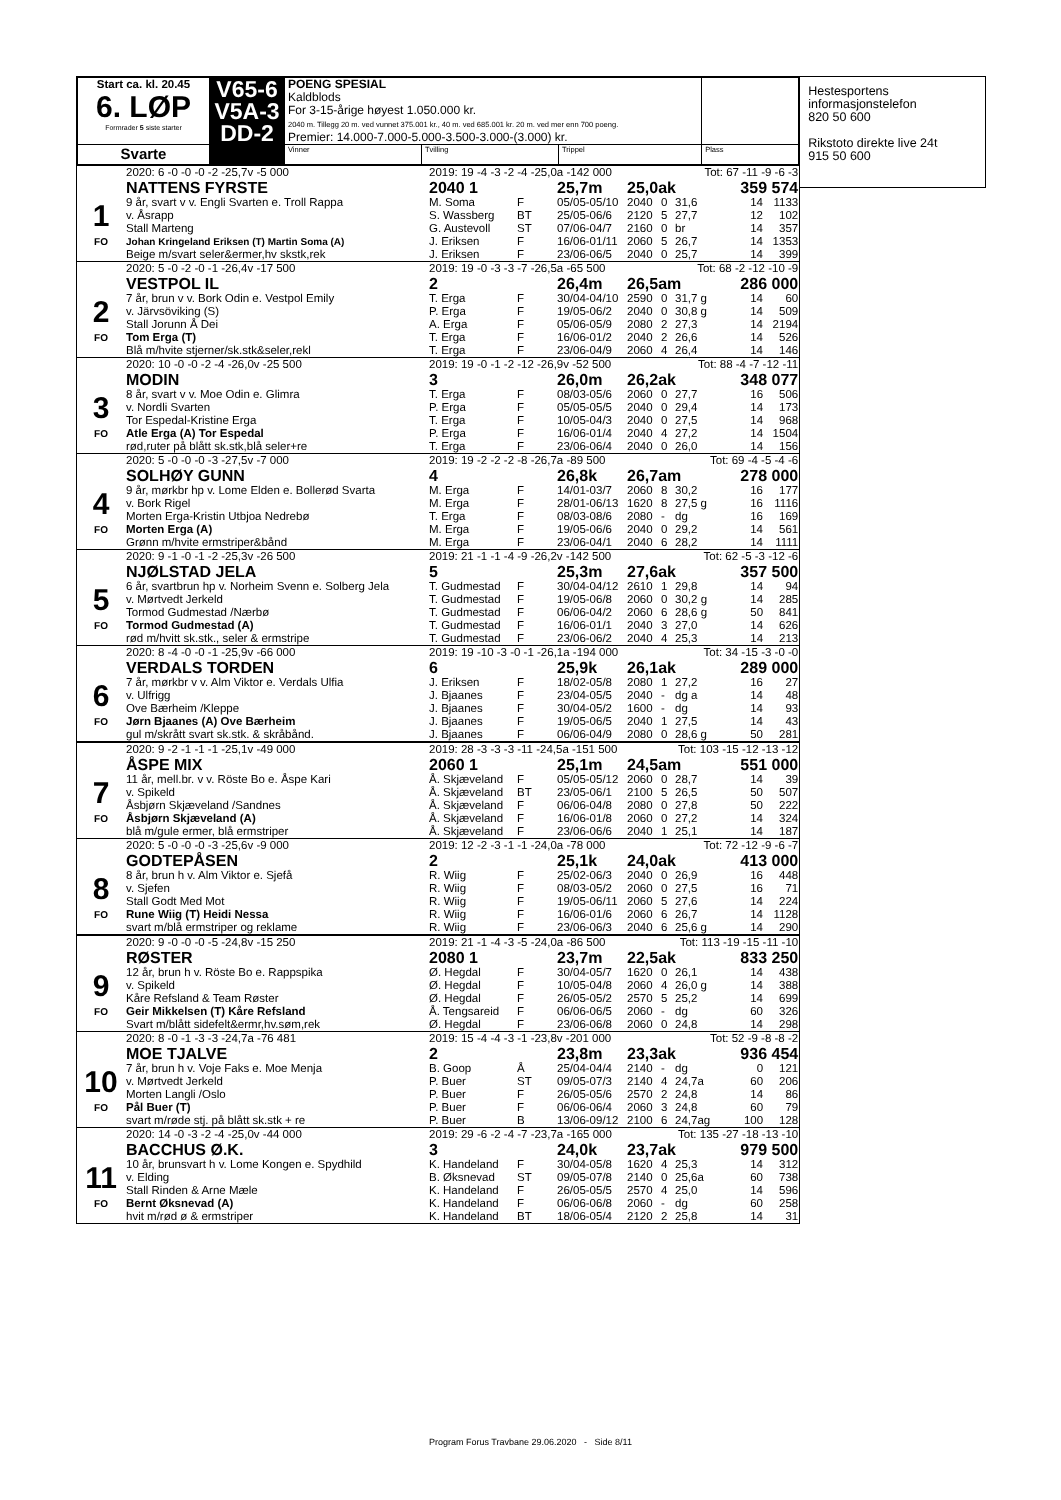| Start ca. kl. 20.45 6. LØP Formrader 5 siste starter | V65-6 V5A-3 DD-2 | POENG SPESIAL Kaldblods For 3-15-årige høyest 1.050.000 kr. 2040 m. Tillegg 20 m. ved vunnet 375.001 kr., 40 m. ved 685.001 kr. 20 m. ved mer enn 700 poeng. Premier: 14.000-7.000-5.000-3.500-3.000-(3.000) kr. | | | |
| Svarte | | Vinner | Tvilling | Trippel | Plass |
| | 2020: 6 -0 -0 -0 -2 -25,7v -5 000 | 2019: 19 -4 -3 -2 -4 -25,0a -142 000 | | | | | Tot: 67 -11 -9 -6 -3 | | |
| | NATTENS FYRSTE | 2040 1 | | 25,7m | 25,0ak | | | 359 574 | |
| 1 | 9 år, svart v v. Engli Svarten e. Troll Rappa | M. Soma | F | 05/05-05/10 | 2040 | 0 | 31,6 | 14 | 1133 |
| | v. Åsrapp | S. Wassberg | BT | 25/05-06/6 | 2120 | 5 | 27,7 | 12 | 102 |
| | Stall Marteng | G. Austevoll | ST | 07/06-04/7 | 2160 | 0 | br | 14 | 357 |
| FO | Johan Kringeland Eriksen (T) Martin Soma (A) | J. Eriksen | F | 16/06-01/11 | 2060 | 5 | 26,7 | 14 | 1353 |
| | Beige m/svart seler&ermer,hv skstk,rek | J. Eriksen | F | 23/06-06/5 | 2040 | 0 | 25,7 | 14 | 399 |
| | 2020: 5 -0 -2 -0 -1 -26,4v -17 500 | 2019: 19 -0 -3 -3 -7 -26,5a -65 500 | | | | | Tot: 68 -2 -12 -10 -9 | | |
| | VESTPOL IL | 2 | | 26,4m | 26,5am | | | 286 000 | |
| 2 | 7 år, brun v v. Bork Odin e. Vestpol Emily | T. Erga | F | 30/04-04/10 | 2590 | 0 | 31,7 g | 14 | 60 |
| | v. Järvsöviking (S) | P. Erga | F | 19/05-06/2 | 2040 | 0 | 30,8 g | 14 | 509 |
| | Stall Jorunn Å Dei | A. Erga | F | 05/06-05/9 | 2080 | 2 | 27,3 | 14 | 2194 |
| FO | Tom Erga (T) | T. Erga | F | 16/06-01/2 | 2040 | 2 | 26,6 | 14 | 526 |
| | Blå m/hvite stjerner/sk.stk&seler,rekl | T. Erga | F | 23/06-04/9 | 2060 | 4 | 26,4 | 14 | 146 |
| | 2020: 10 -0 -0 -2 -4 -26,0v -25 500 | 2019: 19 -0 -1 -2 -12 -26,9v -52 500 | | | | | Tot: 88 -4 -7 -12 -11 | | |
| | MODIN | 3 | | 26,0m | 26,2ak | | | 348 077 | |
| 3 | 8 år, svart v v. Moe Odin e. Glimra | T. Erga | F | 08/03-05/6 | 2060 | 0 | 27,7 | 16 | 506 |
| | v. Nordli Svarten | P. Erga | F | 05/05-05/5 | 2040 | 0 | 29,4 | 14 | 173 |
| | Tor Espedal-Kristine Erga | T. Erga | F | 10/05-04/3 | 2040 | 0 | 27,5 | 14 | 968 |
| FO | Atle Erga (A) Tor Espedal | P. Erga | F | 16/06-01/4 | 2040 | 4 | 27,2 | 14 | 1504 |
| | rød,ruter på blått sk.stk,blå seler+re | T. Erga | F | 23/06-06/4 | 2040 | 0 | 26,0 | 14 | 156 |
| | 2020: 5 -0 -0 -0 -3 -27,5v -7 000 | 2019: 19 -2 -2 -2 -8 -26,7a -89 500 | | | | | Tot: 69 -4 -5 -4 -6 | | |
| | SOLHØY GUNN | 4 | | 26,8k | 26,7am | | | 278 000 | |
| 4 | 9 år, mørkbr hp v. Lome Elden e. Bollerød Svarta | M. Erga | F | 14/01-03/7 | 2060 | 8 | 30,2 | 16 | 177 |
| | v. Bork Rigel | M. Erga | F | 28/01-06/13 | 1620 | 8 | 27,5 g | 16 | 1116 |
| | Morten Erga-Kristin Utbjoa Nedrebø | T. Erga | F | 08/03-08/6 | 2080 | - | dg | 16 | 169 |
| FO | Morten Erga (A) | M. Erga | F | 19/05-06/6 | 2040 | 0 | 29,2 | 14 | 561 |
| | Grønn m/hvite ermstriper&bånd | M. Erga | F | 23/06-04/1 | 2040 | 6 | 28,2 | 14 | 1111 |
| | 2020: 9 -1 -0 -1 -2 -25,3v -26 500 | 2019: 21 -1 -1 -4 -9 -26,2v -142 500 | | | | | Tot: 62 -5 -3 -12 -6 | | |
| | NJØLSTAD JELA | 5 | | 25,3m | 27,6ak | | | 357 500 | |
| 5 | 6 år, svartbrun hp v. Norheim Svenn e. Solberg Jela | T. Gudmestad | F | 30/04-04/12 | 2610 | 1 | 29,8 | 14 | 94 |
| | v. Mørtvedt Jerkeld | T. Gudmestad | F | 19/05-06/8 | 2060 | 0 | 30,2 g | 14 | 285 |
| | Tormod Gudmestad /Nærbø | T. Gudmestad | F | 06/06-04/2 | 2060 | 6 | 28,6 g | 50 | 841 |
| FO | Tormod Gudmestad (A) | T. Gudmestad | F | 16/06-01/1 | 2040 | 3 | 27,0 | 14 | 626 |
| | rød m/hvitt sk.stk., seler & ermstripe | T. Gudmestad | F | 23/06-06/2 | 2040 | 4 | 25,3 | 14 | 213 |
| | 2020: 8 -4 -0 -0 -1 -25,9v -66 000 | 2019: 19 -10 -3 -0 -1 -26,1a -194 000 | | | | | Tot: 34 -15 -3 -0 -0 | | |
| | VERDALS TORDEN | 6 | | 25,9k | 26,1ak | | | 289 000 | |
| 6 | 7 år, mørkbr v v. Alm Viktor e. Verdals Ulfia | J. Eriksen | F | 18/02-05/8 | 2080 | 1 | 27,2 | 16 | 27 |
| | v. Ulfrigg | J. Bjaanes | F | 23/04-05/5 | 2040 | - | dg a | 14 | 48 |
| | Ove Bærheim /Kleppe | J. Bjaanes | F | 30/04-05/2 | 1600 | - | dg | 14 | 93 |
| FO | Jørn Bjaanes (A) Ove Bærheim | J. Bjaanes | F | 19/05-06/5 | 2040 | 1 | 27,5 | 14 | 43 |
| | gul m/skrått svart sk.stk. & skråbånd. | J. Bjaanes | F | 06/06-04/9 | 2080 | 0 | 28,6 g | 50 | 281 |
| | 2020: 9 -2 -1 -1 -1 -25,1v -49 000 | 2019: 28 -3 -3 -3 -11 -24,5a -151 500 | | | | | Tot: 103 -15 -12 -13 -12 | | |
| | ÅSPE MIX | 2060 1 | | 25,1m | 24,5am | | | 551 000 | |
| 7 | 11 år, mell.br. v v. Röste Bo e. Åspe Kari | Å. Skjæveland | F | 05/05-05/12 | 2060 | 0 | 28,7 | 14 | 39 |
| | v. Spikeld | Å. Skjæveland | BT | 23/05-06/1 | 2100 | 5 | 26,5 | 50 | 507 |
| | Åsbjørn Skjæveland /Sandnes | Å. Skjæveland | F | 06/06-04/8 | 2080 | 0 | 27,8 | 50 | 222 |
| FO | Åsbjørn Skjæveland (A) | Å. Skjæveland | F | 16/06-01/8 | 2060 | 0 | 27,2 | 14 | 324 |
| | blå m/gule ermer, blå ermstriper | Å. Skjæveland | F | 23/06-06/6 | 2040 | 1 | 25,1 | 14 | 187 |
| | 2020: 5 -0 -0 -0 -3 -25,6v -9 000 | 2019: 12 -2 -3 -1 -1 -24,0a -78 000 | | | | | Tot: 72 -12 -9 -6 -7 | | |
| | GODTEPÅSEN | 2 | | 25,1k | 24,0ak | | | 413 000 | |
| 8 | 8 år, brun h v. Alm Viktor e. Sjefå | R. Wiig | F | 25/02-06/3 | 2040 | 0 | 26,9 | 16 | 448 |
| | v. Sjefen | R. Wiig | F | 08/03-05/2 | 2060 | 0 | 27,5 | 16 | 71 |
| | Stall Godt Med Mot | R. Wiig | F | 19/05-06/11 | 2060 | 5 | 27,6 | 14 | 224 |
| FO | Rune Wiig (T) Heidi Nessa | R. Wiig | F | 16/06-01/6 | 2060 | 6 | 26,7 | 14 | 1128 |
| | svart m/blå ermstriper og reklame | R. Wiig | F | 23/06-06/3 | 2040 | 6 | 25,6 g | 14 | 290 |
| | 2020: 9 -0 -0 -0 -5 -24,8v -15 250 | 2019: 21 -1 -4 -3 -5 -24,0a -86 500 | | | | | Tot: 113 -19 -15 -11 -10 | | |
| | RØSTER | 2080 1 | | 23,7m | 22,5ak | | | 833 250 | |
| 9 | 12 år, brun h v. Röste Bo e. Rappspika | Ø. Hegdal | F | 30/04-05/7 | 1620 | 0 | 26,1 | 14 | 438 |
| | v. Spikeld | Ø. Hegdal | F | 10/05-04/8 | 2060 | 4 | 26,0 g | 14 | 388 |
| | Kåre Refsland & Team Røster | Ø. Hegdal | F | 26/05-05/2 | 2570 | 5 | 25,2 | 14 | 699 |
| FO | Geir Mikkelsen (T) Kåre Refsland | Å. Tengsareid | F | 06/06-06/5 | 2060 | - | dg | 60 | 326 |
| | Svart m/blått sidefelt&ermr,hv.søm,rek | Ø. Hegdal | F | 23/06-06/8 | 2060 | 0 | 24,8 | 14 | 298 |
| | 2020: 8 -0 -1 -3 -3 -24,7a -76 481 | 2019: 15 -4 -4 -3 -1 -23,8v -201 000 | | | | | Tot: 52 -9 -8 -8 -2 | | |
| | MOE TJALVE | 2 | | 23,8m | 23,3ak | | | 936 454 | |
| 10 | 7 år, brun h v. Voje Faks e. Moe Menja | B. Goop | Å | 25/04-04/4 | 2140 | - | dg | 0 | 121 |
| | v. Mørtvedt Jerkeld | P. Buer | ST | 09/05-07/3 | 2140 | 4 | 24,7a | 60 | 206 |
| | Morten Langli /Oslo | P. Buer | F | 26/05-05/6 | 2570 | 2 | 24,8 | 14 | 86 |
| FO | Pål Buer (T) | P. Buer | F | 06/06-06/4 | 2060 | 3 | 24,8 | 60 | 79 |
| | svart m/røde stj. på blått sk.stk + re | P. Buer | B | 13/06-09/12 | 2100 | 6 | 24,7ag | 100 | 128 |
| | 2020: 14 -0 -3 -2 -4 -25,0v -44 000 | 2019: 29 -6 -2 -4 -7 -23,7a -165 000 | | | | | Tot: 135 -27 -18 -13 -10 | | |
| | BACCHUS Ø.K. | 3 | | 24,0k | 23,7ak | | | 979 500 | |
| 11 | 10 år, brunsvart h v. Lome Kongen e. Spydhild | K. Handeland | F | 30/04-05/8 | 1620 | 4 | 25,3 | 14 | 312 |
| | v. Elding | B. Øksnevad | ST | 09/05-07/8 | 2140 | 0 | 25,6a | 60 | 738 |
| | Stall Rinden & Arne Mæle | K. Handeland | F | 26/05-05/5 | 2570 | 4 | 25,0 | 14 | 596 |
| FO | Bernt Øksnevad (A) | K. Handeland | F | 06/06-06/8 | 2060 | - | dg | 60 | 258 |
| | hvit m/rød ø & ermstriper | K. Handeland | BT | 18/06-05/4 | 2120 | 2 | 25,8 | 14 | 31 |
Hestesportens
informasjonstelefon
820 50 600
Rikstoto direkte live 24t
915 50 600
Program Forus Travbane 29.06.2020 - Side 8/11